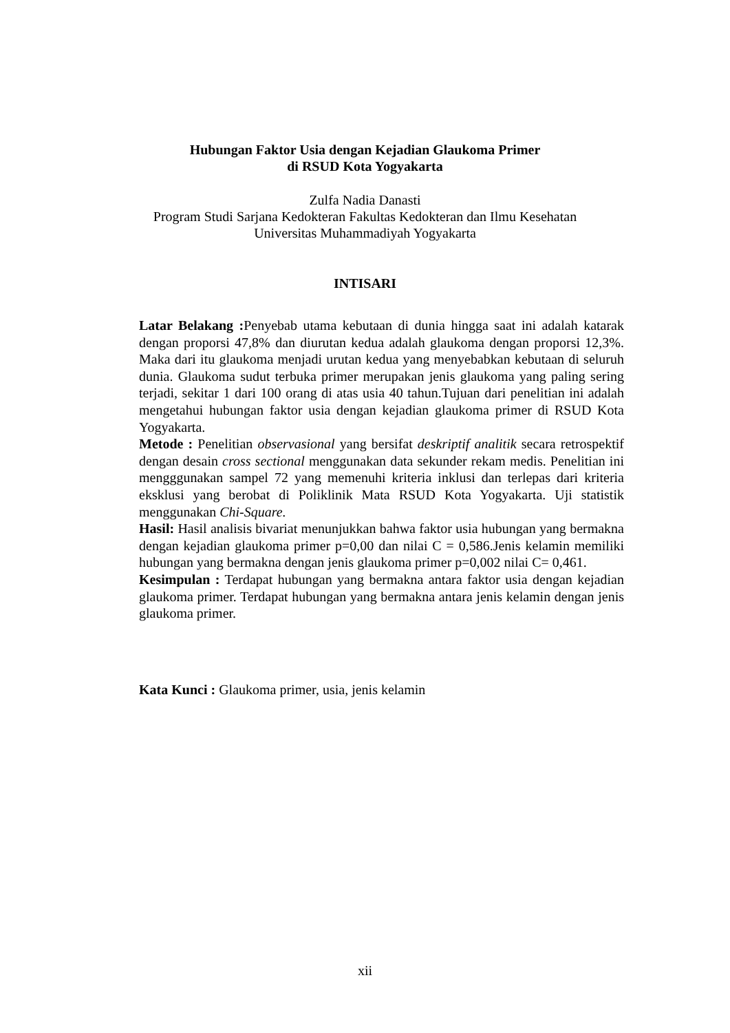Hubungan Faktor Usia dengan Kejadian Glaukoma Primer
di RSUD Kota Yogyakarta
Zulfa Nadia Danasti
Program Studi Sarjana Kedokteran Fakultas Kedokteran dan Ilmu Kesehatan
Universitas Muhammadiyah Yogyakarta
INTISARI
Latar Belakang : Penyebab utama kebutaan di dunia hingga saat ini adalah katarak dengan proporsi 47,8% dan diurutan kedua adalah glaukoma dengan proporsi 12,3%. Maka dari itu glaukoma menjadi urutan kedua yang menyebabkan kebutaan di seluruh dunia. Glaukoma sudut terbuka primer merupakan jenis glaukoma yang paling sering terjadi, sekitar 1 dari 100 orang di atas usia 40 tahun.Tujuan dari penelitian ini adalah mengetahui hubungan faktor usia dengan kejadian glaukoma primer di RSUD Kota Yogyakarta.
Metode : Penelitian observasional yang bersifat deskriptif analitik secara retrospektif dengan desain cross sectional menggunakan data sekunder rekam medis. Penelitian ini mengggunakan sampel 72 yang memenuhi kriteria inklusi dan terlepas dari kriteria eksklusi yang berobat di Poliklinik Mata RSUD Kota Yogyakarta. Uji statistik menggunakan Chi-Square.
Hasil: Hasil analisis bivariat menunjukkan bahwa faktor usia hubungan yang bermakna dengan kejadian glaukoma primer p=0,00 dan nilai C = 0,586.Jenis kelamin memiliki hubungan yang bermakna dengan jenis glaukoma primer p=0,002 nilai C= 0,461.
Kesimpulan : Terdapat hubungan yang bermakna antara faktor usia dengan kejadian glaukoma primer. Terdapat hubungan yang bermakna antara jenis kelamin dengan jenis glaukoma primer.
Kata Kunci : Glaukoma primer, usia, jenis kelamin
xii